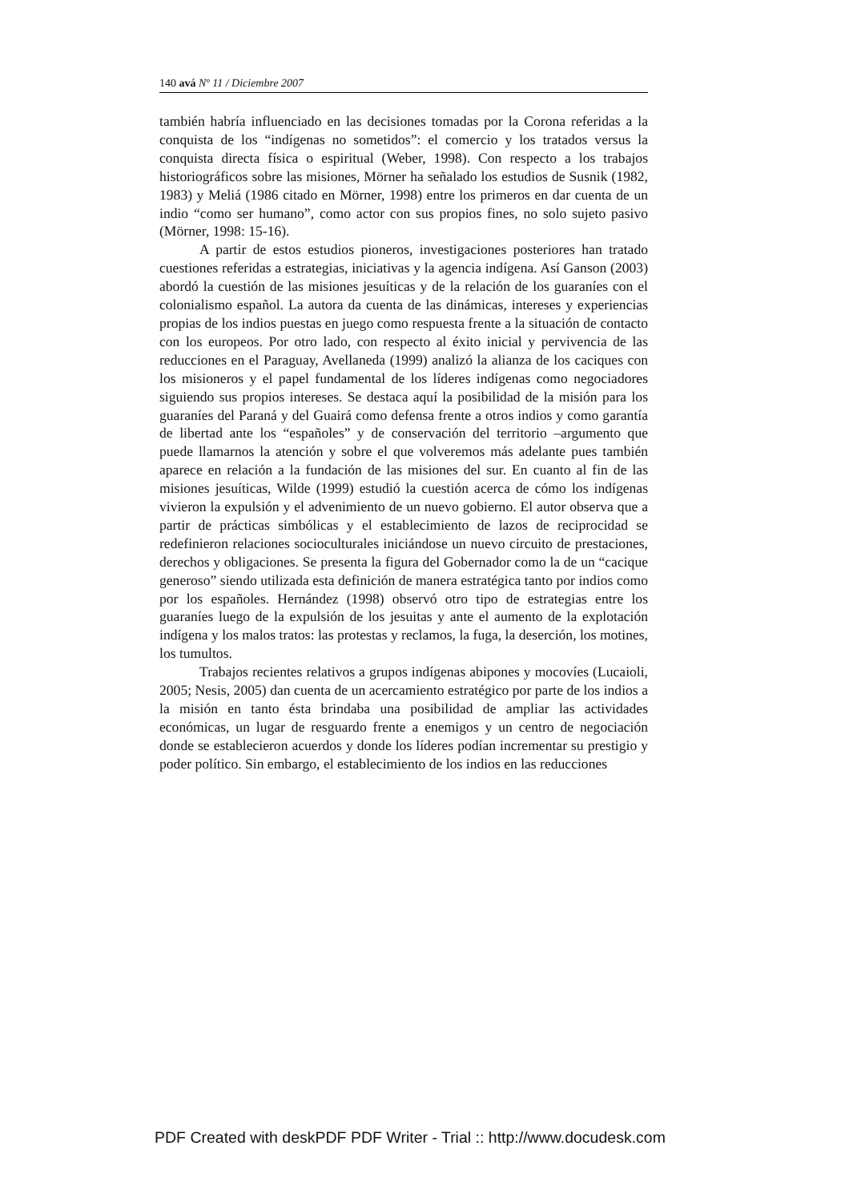140 avá Nº 11 / Diciembre 2007
también habría influenciado en las decisiones tomadas por la Corona referidas a la conquista de los “indígenas no sometidos”: el comercio y los tratados versus la conquista directa física o espiritual (Weber, 1998). Con respecto a los trabajos historiográficos sobre las misiones, Mörner ha señalado los estudios de Susnik (1982, 1983) y Meliá (1986 citado en Mörner, 1998) entre los primeros en dar cuenta de un indio “como ser humano”, como actor con sus propios fines, no solo sujeto pasivo (Mörner, 1998: 15-16).
A partir de estos estudios pioneros, investigaciones posteriores han tratado cuestiones referidas a estrategias, iniciativas y la agencia indígena. Así Ganson (2003) abordó la cuestión de las misiones jesuíticas y de la relación de los guaraníes con el colonialismo español. La autora da cuenta de las dinámicas, intereses y experiencias propias de los indios puestas en juego como respuesta frente a la situación de contacto con los europeos. Por otro lado, con respecto al éxito inicial y pervivencia de las reducciones en el Paraguay, Avellaneda (1999) analizó la alianza de los caciques con los misioneros y el papel fundamental de los líderes indígenas como negociadores siguiendo sus propios intereses. Se destaca aquí la posibilidad de la misión para los guaraníes del Paraná y del Guairá como defensa frente a otros indios y como garantía de libertad ante los “españoles” y de conservación del territorio –argumento que puede llamarnos la atención y sobre el que volveremos más adelante pues también aparece en relación a la fundación de las misiones del sur. En cuanto al fin de las misiones jesuíticas, Wilde (1999) estudió la cuestión acerca de cómo los indígenas vivieron la expulsión y el advenimiento de un nuevo gobierno. El autor observa que a partir de prácticas simbólicas y el establecimiento de lazos de reciprocidad se redefinieron relaciones socioculturales iniciándose un nuevo circuito de prestaciones, derechos y obligaciones. Se presenta la figura del Gobernador como la de un “cacique generoso” siendo utilizada esta definición de manera estratégica tanto por indios como por los españoles. Hernández (1998) observó otro tipo de estrategias entre los guaraníes luego de la expulsión de los jesuitas y ante el aumento de la explotación indígena y los malos tratos: las protestas y reclamos, la fuga, la deserción, los motines, los tumultos.
Trabajos recientes relativos a grupos indígenas abipones y mocovíes (Lucaioli, 2005; Nesis, 2005) dan cuenta de un acercamiento estratégico por parte de los indios a la misión en tanto ésta brindaba una posibilidad de ampliar las actividades económicas, un lugar de resguardo frente a enemigos y un centro de negociación donde se establecieron acuerdos y donde los líderes podían incrementar su prestigio y poder político. Sin embargo, el establecimiento de los indios en las reducciones
PDF Created with deskPDF PDF Writer - Trial :: http://www.docudesk.com